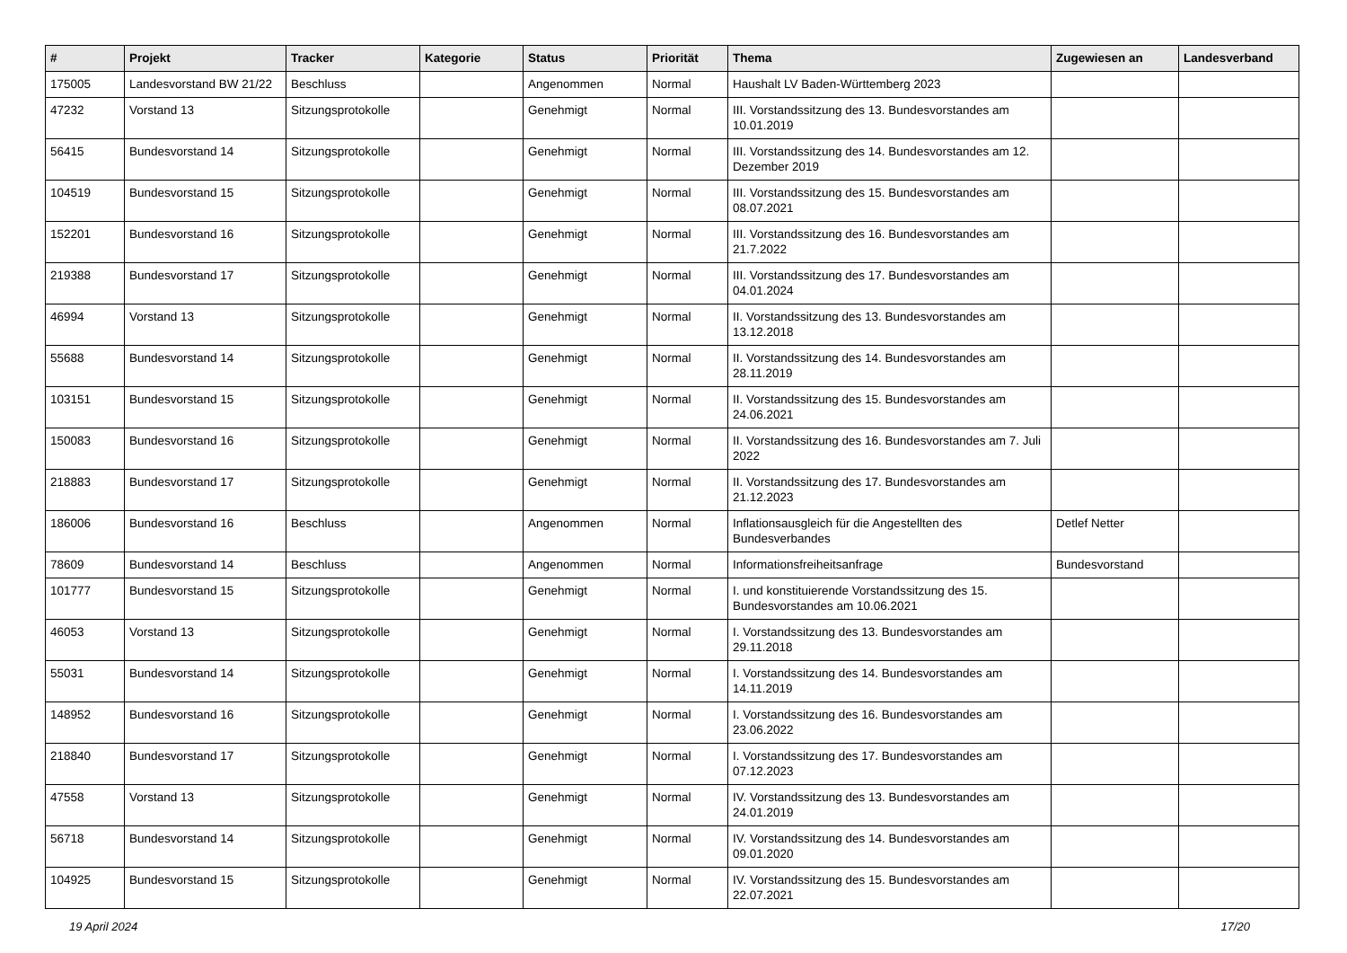| # | Projekt | Tracker | Kategorie | Status | Priorität | Thema | Zugewiesen an | Landesverband |
| --- | --- | --- | --- | --- | --- | --- | --- | --- |
| 175005 | Landesvorstand BW 21/22 | Beschluss | | Angenommen | Normal | Haushalt LV Baden-Württemberg 2023 | | |
| 47232 | Vorstand 13 | Sitzungsprotokolle | | Genehmigt | Normal | III. Vorstandssitzung des 13. Bundesvorstandes am 10.01.2019 | | |
| 56415 | Bundesvorstand 14 | Sitzungsprotokolle | | Genehmigt | Normal | III. Vorstandssitzung des 14. Bundesvorstandes am 12. Dezember 2019 | | |
| 104519 | Bundesvorstand 15 | Sitzungsprotokolle | | Genehmigt | Normal | III. Vorstandssitzung des 15. Bundesvorstandes am 08.07.2021 | | |
| 152201 | Bundesvorstand 16 | Sitzungsprotokolle | | Genehmigt | Normal | III. Vorstandssitzung des 16. Bundesvorstandes am 21.7.2022 | | |
| 219388 | Bundesvorstand 17 | Sitzungsprotokolle | | Genehmigt | Normal | III. Vorstandssitzung des 17. Bundesvorstandes am 04.01.2024 | | |
| 46994 | Vorstand 13 | Sitzungsprotokolle | | Genehmigt | Normal | II. Vorstandssitzung des 13. Bundesvorstandes am 13.12.2018 | | |
| 55688 | Bundesvorstand 14 | Sitzungsprotokolle | | Genehmigt | Normal | II. Vorstandssitzung des 14. Bundesvorstandes am 28.11.2019 | | |
| 103151 | Bundesvorstand 15 | Sitzungsprotokolle | | Genehmigt | Normal | II. Vorstandssitzung des 15. Bundesvorstandes am 24.06.2021 | | |
| 150083 | Bundesvorstand 16 | Sitzungsprotokolle | | Genehmigt | Normal | II. Vorstandssitzung des 16. Bundesvorstandes am 7. Juli 2022 | | |
| 218883 | Bundesvorstand 17 | Sitzungsprotokolle | | Genehmigt | Normal | II. Vorstandssitzung des 17. Bundesvorstandes am 21.12.2023 | | |
| 186006 | Bundesvorstand 16 | Beschluss | | Angenommen | Normal | Inflationsausgleich für die Angestellten des Bundesverbandes | Detlef Netter | |
| 78609 | Bundesvorstand 14 | Beschluss | | Angenommen | Normal | Informationsfreiheitsanfrage | Bundesvorstand | |
| 101777 | Bundesvorstand 15 | Sitzungsprotokolle | | Genehmigt | Normal | I. und konstituierende Vorstandssitzung des 15. Bundesvorstandes am 10.06.2021 | | |
| 46053 | Vorstand 13 | Sitzungsprotokolle | | Genehmigt | Normal | I. Vorstandssitzung des 13. Bundesvorstandes am 29.11.2018 | | |
| 55031 | Bundesvorstand 14 | Sitzungsprotokolle | | Genehmigt | Normal | I. Vorstandssitzung des 14. Bundesvorstandes am 14.11.2019 | | |
| 148952 | Bundesvorstand 16 | Sitzungsprotokolle | | Genehmigt | Normal | I. Vorstandssitzung des 16. Bundesvorstandes am 23.06.2022 | | |
| 218840 | Bundesvorstand 17 | Sitzungsprotokolle | | Genehmigt | Normal | I. Vorstandssitzung des 17. Bundesvorstandes am 07.12.2023 | | |
| 47558 | Vorstand 13 | Sitzungsprotokolle | | Genehmigt | Normal | IV. Vorstandssitzung des 13. Bundesvorstandes am 24.01.2019 | | |
| 56718 | Bundesvorstand 14 | Sitzungsprotokolle | | Genehmigt | Normal | IV. Vorstandssitzung des 14. Bundesvorstandes am 09.01.2020 | | |
| 104925 | Bundesvorstand 15 | Sitzungsprotokolle | | Genehmigt | Normal | IV. Vorstandssitzung des 15. Bundesvorstandes am 22.07.2021 | | |
19 April 2024 17/20